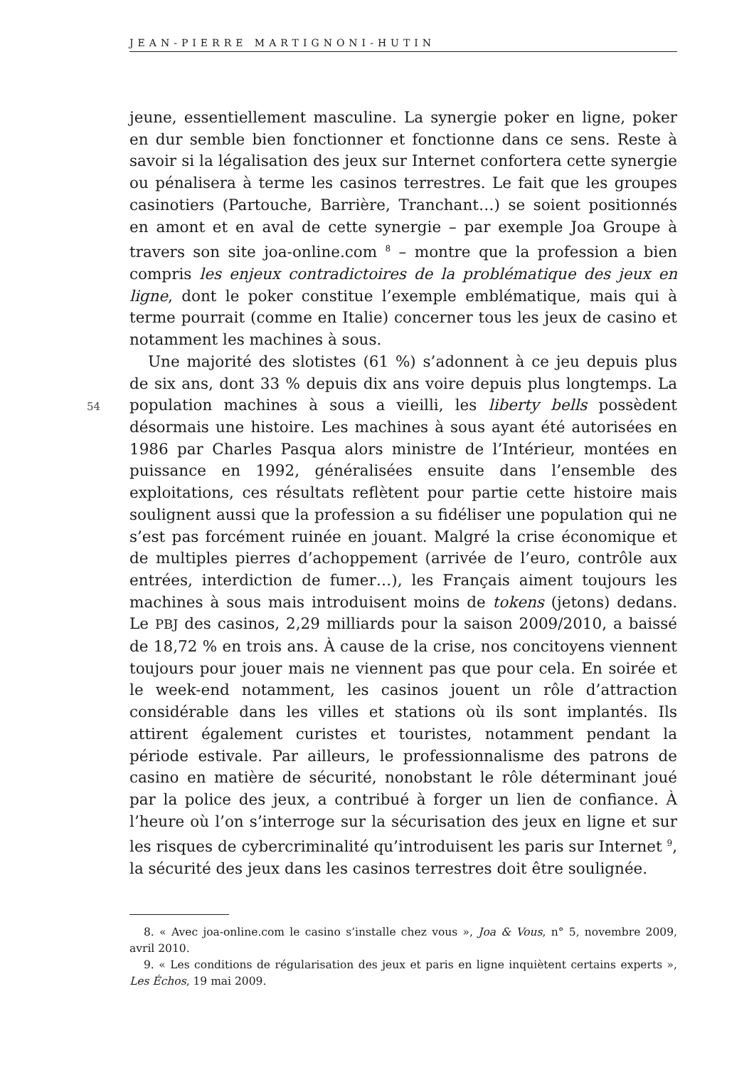JEAN-PIERRE MARTIGNONI-HUTIN
54
jeune, essentiellement masculine. La synergie poker en ligne, poker en dur semble bien fonctionner et fonctionne dans ce sens. Reste à savoir si la légalisation des jeux sur Internet confortera cette synergie ou pénalisera à terme les casinos terrestres. Le fait que les groupes casinotiers (Partouche, Barrière, Tranchant…) se soient positionnés en amont et en aval de cette synergie – par exemple Joa Groupe à travers son site joa-online.com <sup>8</sup> – montre que la profession a bien compris les enjeux contradictoires de la problématique des jeux en ligne, dont le poker constitue l’exemple emblématique, mais qui à terme pourrait (comme en Italie) concerner tous les jeux de casino et notamment les machines à sous.
Une majorité des slotistes (61 %) s’adonnent à ce jeu depuis plus de six ans, dont 33 % depuis dix ans voire depuis plus longtemps. La population machines à sous a vieilli, les liberty bells possèdent désormais une histoire. Les machines à sous ayant été autorisées en 1986 par Charles Pasqua alors ministre de l’Intérieur, montées en puissance en 1992, généralisées ensuite dans l’ensemble des exploitations, ces résultats reflètent pour partie cette histoire mais soulignent aussi que la profession a su fidéliser une population qui ne s’est pas forcément ruinée en jouant. Malgré la crise économique et de multiples pierres d’achoppement (arrivée de l’euro, contrôle aux entrées, interdiction de fumer…), les Français aiment toujours les machines à sous mais introduisent moins de tokens (jetons) dedans. Le PBJ des casinos, 2,29 milliards pour la saison 2009/2010, a baissé de 18,72 % en trois ans. À cause de la crise, nos concitoyens viennent toujours pour jouer mais ne viennent pas que pour cela. En soirée et le week-end notamment, les casinos jouent un rôle d’attraction considérable dans les villes et stations où ils sont implantés. Ils attirent également curistes et touristes, notamment pendant la période estivale. Par ailleurs, le professionnalisme des patrons de casino en matière de sécurité, nonobstant le rôle déterminant joué par la police des jeux, a contribué à forger un lien de confiance. À l’heure où l’on s’interroge sur la sécurisation des jeux en ligne et sur les risques de cybercriminalité qu’introduisent les paris sur Internet <sup>9</sup>, la sécurité des jeux dans les casinos terrestres doit être soulignée.
8. « Avec joa-online.com le casino s’installe chez vous », Joa & Vous, n° 5, novembre 2009, avril 2010.
9. « Les conditions de régularisation des jeux et paris en ligne inquiètent certains experts », Les Échos, 19 mai 2009.